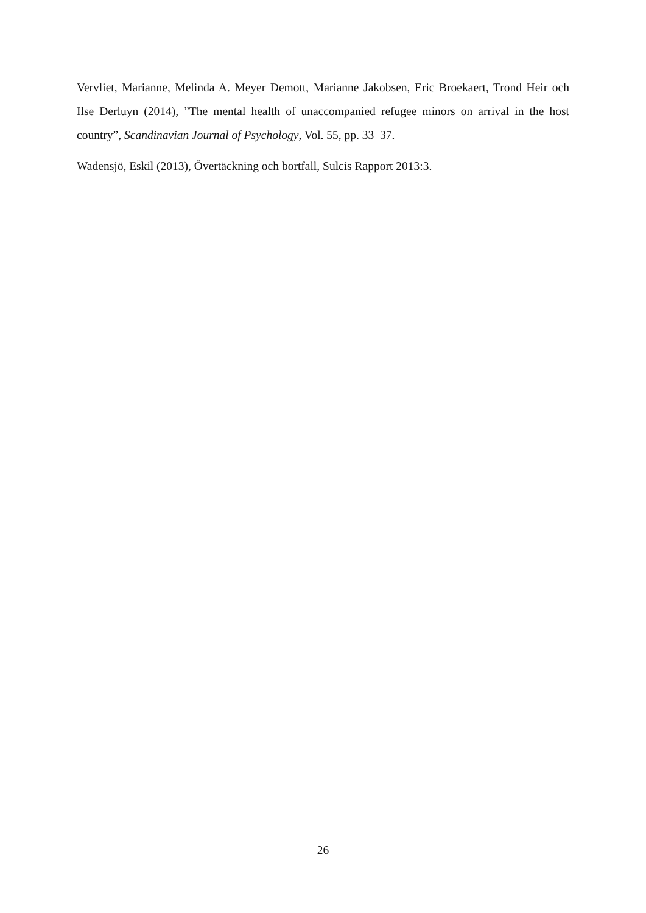Vervliet, Marianne, Melinda A. Meyer Demott, Marianne Jakobsen, Eric Broekaert, Trond Heir och Ilse Derluyn (2014), ”The mental health of unaccompanied refugee minors on arrival in the host country”, Scandinavian Journal of Psychology, Vol. 55, pp. 33–37.
Wadensjö, Eskil (2013), Övertäckning och bortfall, Sulcis Rapport 2013:3.
26